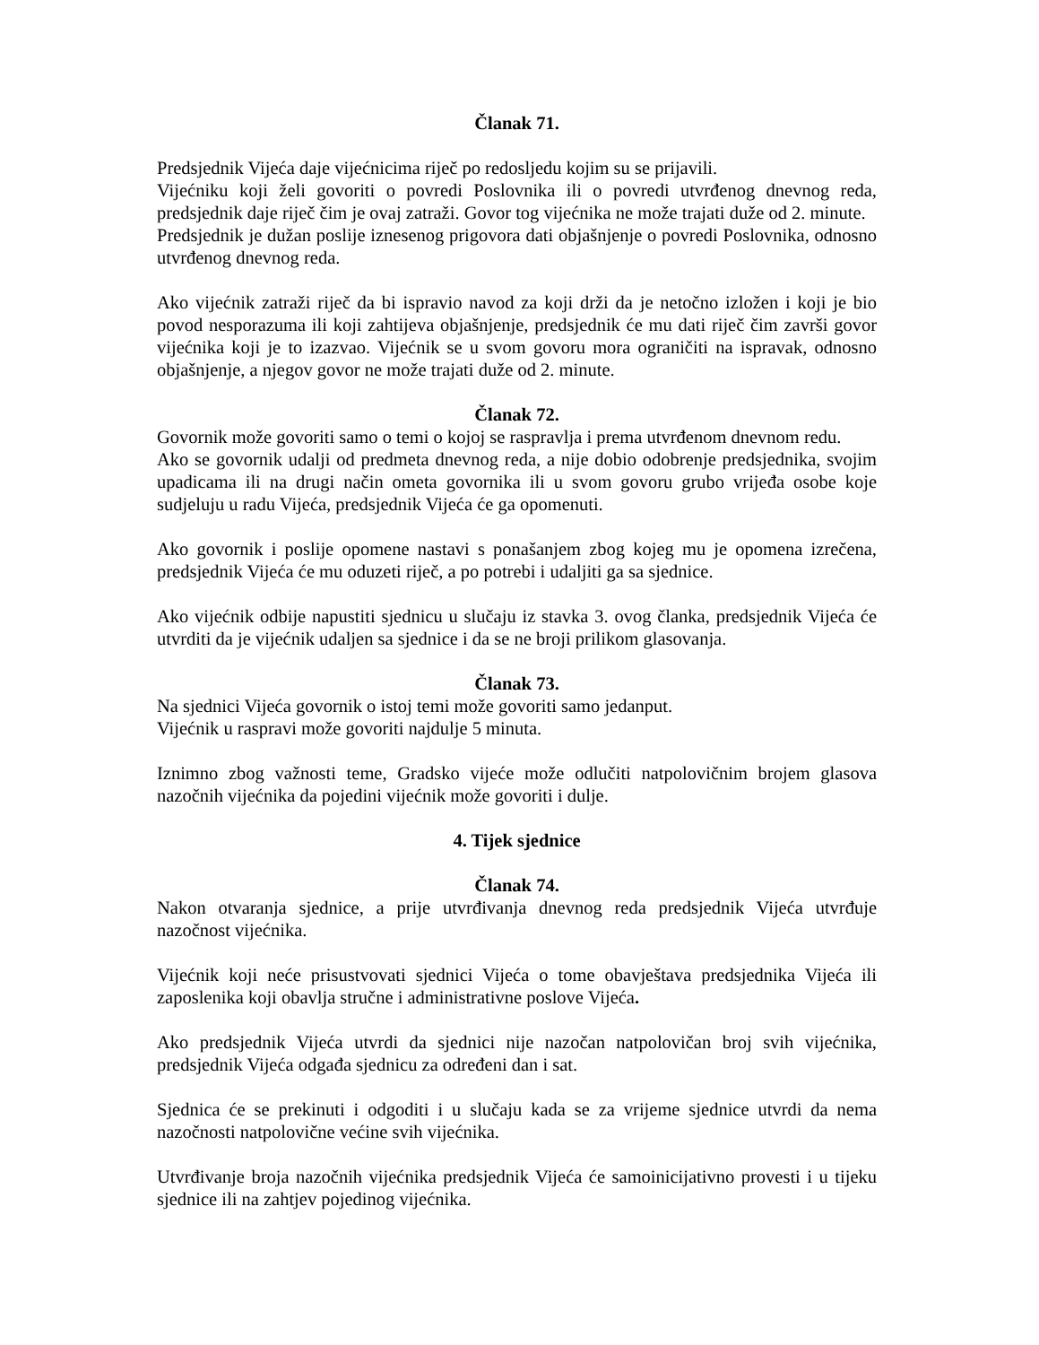Članak 71.
Predsjednik Vijeća daje vijećnicima riječ po redosljedu kojim su se prijavili.
Vijećniku koji želi govoriti o povredi Poslovnika ili o povredi utvrđenog dnevnog reda, predsjednik daje riječ čim je ovaj zatraži. Govor tog vijećnika ne može trajati duže od 2. minute.
Predsjednik je dužan poslije iznesenog prigovora dati objašnjenje o povredi Poslovnika, odnosno utvrđenog dnevnog reda.
Ako vijećnik zatraži riječ da bi ispravio navod za koji drži da je netočno izložen i koji je bio povod nesporazuma ili koji zahtijeva objašnjenje, predsjednik će mu dati riječ čim završi govor vijećnika koji je to izazvao. Vijećnik se u svom govoru mora ograničiti na ispravak, odnosno objašnjenje, a njegov govor ne može trajati duže od 2. minute.
Članak 72.
Govornik može govoriti samo o temi o kojoj se raspravlja i prema utvrđenom dnevnom redu.
Ako se govornik udalji od predmeta dnevnog reda, a nije dobio odobrenje predsjednika, svojim upadicama ili na drugi način ometa govornika ili u svom govoru grubo vrijeđa osobe koje sudjeluju u radu Vijeća, predsjednik Vijeća će ga opomenuti.
Ako govornik i poslije opomene nastavi s ponašanjem zbog kojeg mu je opomena izrečena, predsjednik Vijeća će mu oduzeti riječ, a po potrebi i udaljiti ga sa sjednice.
Ako vijećnik odbije napustiti sjednicu u slučaju iz stavka 3. ovog članka, predsjednik Vijeća će utvrditi da je vijećnik udaljen sa sjednice i da se ne broji prilikom glasovanja.
Članak 73.
Na sjednici Vijeća govornik o istoj temi može govoriti samo jedanput.
Vijećnik u raspravi može govoriti najdulje 5 minuta.
Iznimno zbog važnosti teme, Gradsko vijeće može odlučiti natpolovičnim brojem glasova nazočnih vijećnika da pojedini vijećnik može govoriti i dulje.
4. Tijek sjednice
Članak 74.
Nakon otvaranja sjednice, a prije utvrđivanja dnevnog reda predsjednik Vijeća utvrđuje nazočnost vijećnika.
Vijećnik koji neće prisustvovati sjednici Vijeća o tome obavještava predsjednika Vijeća ili zaposlenika koji obavlja stručne i administrativne poslove Vijeća.
Ako predsjednik Vijeća utvrdi da sjednici nije nazočan natpolovičan broj svih vijećnika, predsjednik Vijeća odgađa sjednicu za određeni dan i sat.
Sjednica će se prekinuti i odgoditi i u slučaju kada se za vrijeme sjednice utvrdi da nema nazočnosti natpolovične većine svih vijećnika.
Utvrđivanje broja nazočnih vijećnika predsjednik Vijeća će samoinicijativno provesti i u tijeku sjednice ili na zahtjev pojedinog vijećnika.